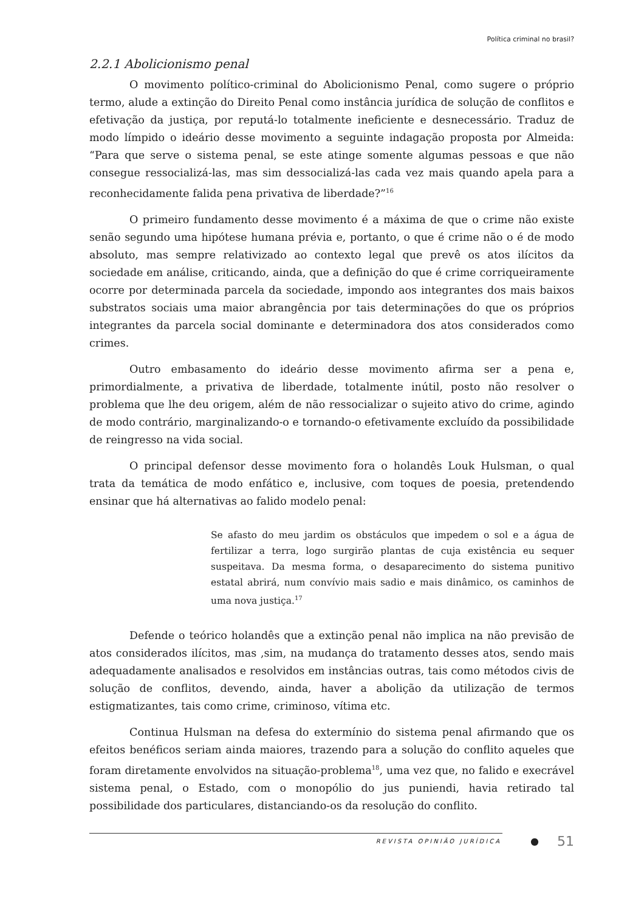Política criminal no brasil?
2.2.1 Abolicionismo penal
O movimento político-criminal do Abolicionismo Penal, como sugere o próprio termo, alude a extinção do Direito Penal como instância jurídica de solução de conflitos e efetivação da justiça, por reputá-lo totalmente ineficiente e desnecessário. Traduz de modo límpido o ideário desse movimento a seguinte indagação proposta por Almeida: “Para que serve o sistema penal, se este atinge somente algumas pessoas e que não consegue ressocializá-las, mas sim dessocializá-las cada vez mais quando apela para a reconhecidamente falida pena privativa de liberdade?”<sup>16</sup>
O primeiro fundamento desse movimento é a máxima de que o crime não existe senão segundo uma hipótese humana prévia e, portanto, o que é crime não o é de modo absoluto, mas sempre relativizado ao contexto legal que prevê os atos ilícitos da sociedade em análise, criticando, ainda, que a definição do que é crime corriqueiramente ocorre por determinada parcela da sociedade, impondo aos integrantes dos mais baixos substratos sociais uma maior abrangência por tais determinações do que os próprios integrantes da parcela social dominante e determinadora dos atos considerados como crimes.
Outro embasamento do ideário desse movimento afirma ser a pena e, primordialmente, a privativa de liberdade, totalmente inútil, posto não resolver o problema que lhe deu origem, além de não ressocializar o sujeito ativo do crime, agindo de modo contrário, marginalizando-o e tornando-o efetivamente excluído da possibilidade de reingresso na vida social.
O principal defensor desse movimento fora o holandês Louk Hulsman, o qual trata da temática de modo enfático e, inclusive, com toques de poesia, pretendendo ensinar que há alternativas ao falido modelo penal:
Se afasto do meu jardim os obstáculos que impedem o sol e a água de fertilizar a terra, logo surgirão plantas de cuja existência eu sequer suspeitava. Da mesma forma, o desaparecimento do sistema punitivo estatal abrirá, num convívio mais sadio e mais dinâmico, os caminhos de uma nova justiça.<sup>17</sup>
Defende o teórico holandês que a extinção penal não implica na não previsão de atos considerados ilícitos, mas ,sim, na mudança do tratamento desses atos, sendo mais adequadamente analisados e resolvidos em instâncias outras, tais como métodos civis de solução de conflitos, devendo, ainda, haver a abolição da utilização de termos estigmatizantes, tais como crime, criminoso, vítima etc.
Continua Hulsman na defesa do extermínio do sistema penal afirmando que os efeitos benéficos seriam ainda maiores, trazendo para a solução do conflito aqueles que foram diretamente envolvidos na situação-problema<sup>18</sup>, uma vez que, no falido e execrável sistema penal, o Estado, com o monopólio do jus puniendi, havia retirado tal possibilidade dos particulares, distanciando-os da resolução do conflito.
REVISTA OPINIÃO JURÍDICA ● 51